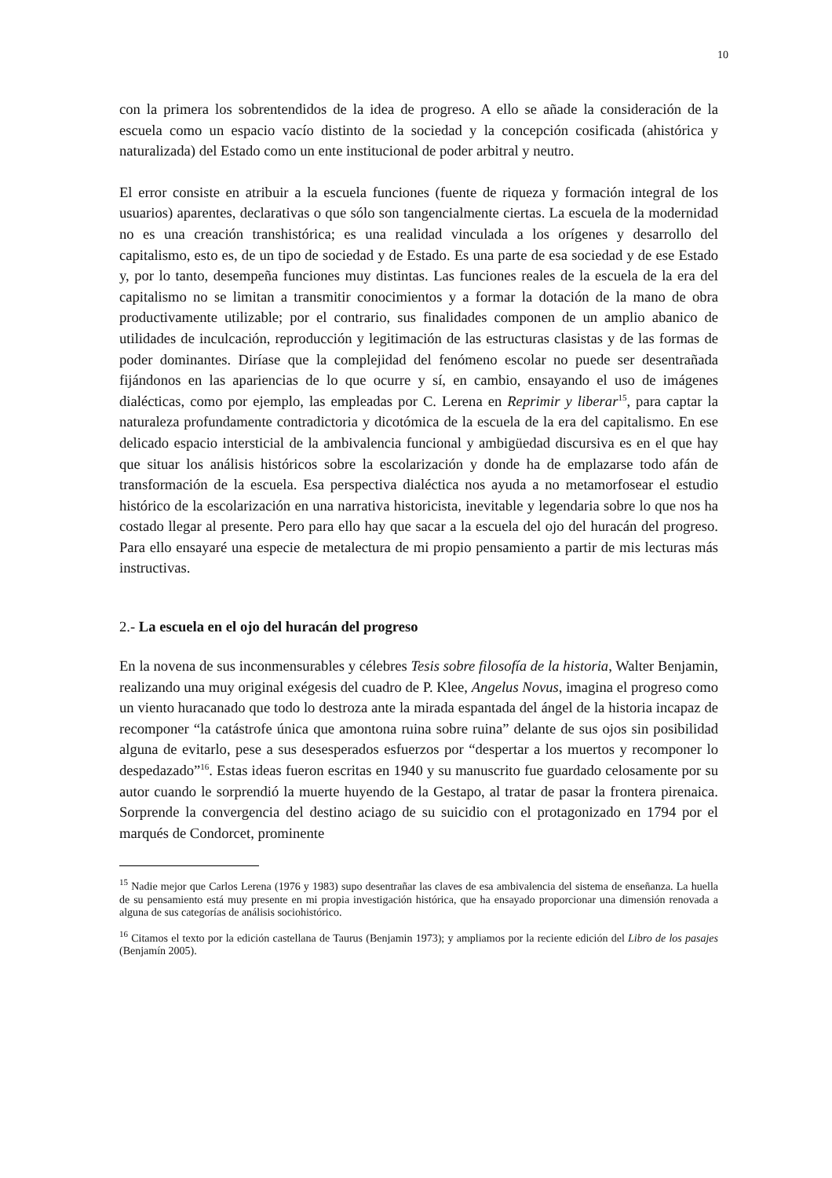10
con la primera los sobrentendidos de la idea de progreso. A ello se añade la consideración de la escuela como un espacio vacío distinto de la sociedad y la concepción cosificada (ahistórica y naturalizada) del Estado como un ente institucional de poder arbitral y neutro.
El error consiste en atribuir a la escuela funciones (fuente de riqueza y formación integral de los usuarios) aparentes, declarativas o que sólo son tangencialmente ciertas. La escuela de la modernidad no es una creación transhistórica; es una realidad vinculada a los orígenes y desarrollo del capitalismo, esto es, de un tipo de sociedad y de Estado. Es una parte de esa sociedad y de ese Estado y, por lo tanto, desempeña funciones muy distintas. Las funciones reales de la escuela de la era del capitalismo no se limitan a transmitir conocimientos y a formar la dotación de la mano de obra productivamente utilizable; por el contrario, sus finalidades componen de un amplio abanico de utilidades de inculcación, reproducción y legitimación de las estructuras clasistas y de las formas de poder dominantes. Diríase que la complejidad del fenómeno escolar no puede ser desentrañada fijándonos en las apariencias de lo que ocurre y sí, en cambio, ensayando el uso de imágenes dialécticas, como por ejemplo, las empleadas por C. Lerena en Reprimir y liberar<sup>15</sup>, para captar la naturaleza profundamente contradictoria y dicotómica de la escuela de la era del capitalismo. En ese delicado espacio intersticial de la ambivalencia funcional y ambigüedad discursiva es en el que hay que situar los análisis históricos sobre la escolarización y donde ha de emplazarse todo afán de transformación de la escuela. Esa perspectiva dialéctica nos ayuda a no metamorfosear el estudio histórico de la escolarización en una narrativa historicista, inevitable y legendaria sobre lo que nos ha costado llegar al presente. Pero para ello hay que sacar a la escuela del ojo del huracán del progreso. Para ello ensayaré una especie de metalectura de mi propio pensamiento a partir de mis lecturas más instructivas.
2.- La escuela en el ojo del huracán del progreso
En la novena de sus inconmensurables y célebres Tesis sobre filosofía de la historia, Walter Benjamin, realizando una muy original exégesis del cuadro de P. Klee, Angelus Novus, imagina el progreso como un viento huracanado que todo lo destroza ante la mirada espantada del ángel de la historia incapaz de recomponer “la catástrofe única que amontona ruina sobre ruina” delante de sus ojos sin posibilidad alguna de evitarlo, pese a sus desesperados esfuerzos por “despertar a los muertos y recomponer lo despedazado”<sup>16</sup>. Estas ideas fueron escritas en 1940 y su manuscrito fue guardado celosamente por su autor cuando le sorprendió la muerte huyendo de la Gestapo, al tratar de pasar la frontera pirenaica. Sorprende la convergencia del destino aciago de su suicidio con el protagonizado en 1794 por el marqués de Condorcet, prominente
<sup>15</sup> Nadie mejor que Carlos Lerena (1976 y 1983) supo desentrañar las claves de esa ambivalencia del sistema de enseñanza. La huella de su pensamiento está muy presente en mi propia investigación histórica, que ha ensayado proporcionar una dimensión renovada a alguna de sus categorías de análisis sociohistórico.
<sup>16</sup> Citamos el texto por la edición castellana de Taurus (Benjamin 1973); y ampliamos por la reciente edición del Libro de los pasajes (Benjamín 2005).